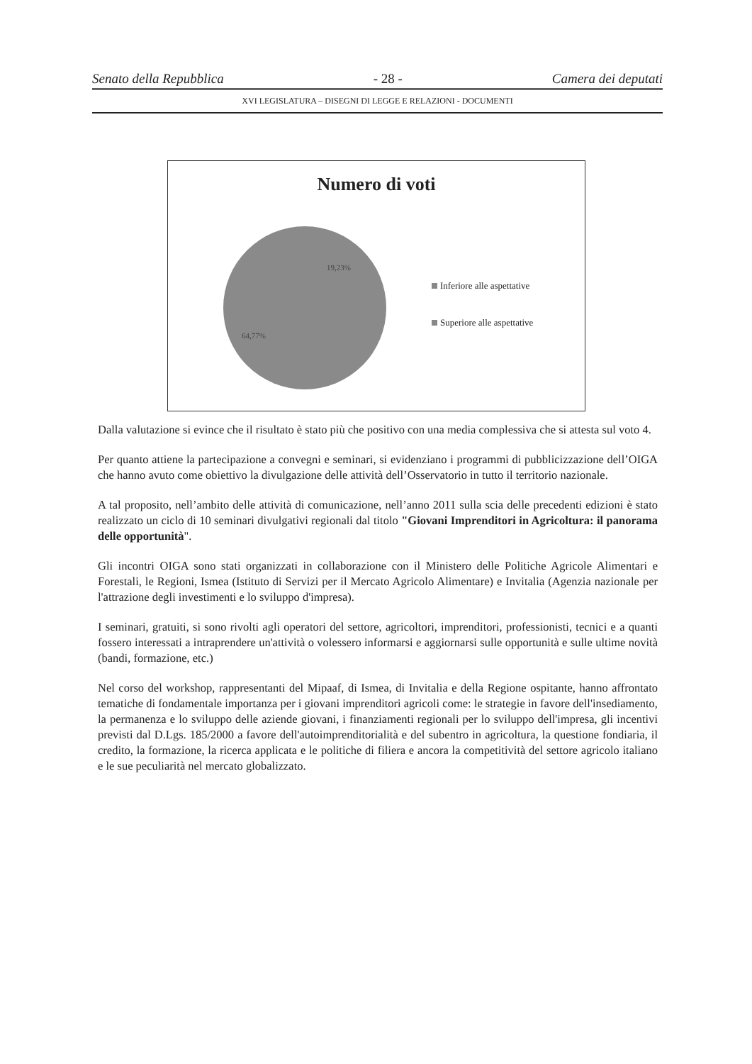Senato della Repubblica - 28 - Camera dei deputati
XVI LEGISLATURA – DISEGNI DI LEGGE E RELAZIONI - DOCUMENTI
Numero di voti
19,23%
64,77%
Inferiore alle aspettative
Superiore alle aspettative
Dalla valutazione si evince che il risultato è stato più che positivo con una media complessiva che si attesta sul voto 4.
Per quanto attiene la partecipazione a convegni e seminari, si evidenziano i programmi di pubblicizzazione dell’OIGA che hanno avuto come obiettivo la divulgazione delle attività dell’Osservatorio in tutto il territorio nazionale.
A tal proposito, nell’ambito delle attività di comunicazione, nell’anno 2011 sulla scia delle precedenti edizioni è stato realizzato un ciclo di 10 seminari divulgativi regionali dal titolo "Giovani Imprenditori in Agricoltura: il panorama delle opportunità".
Gli incontri OIGA sono stati organizzati in collaborazione con il Ministero delle Politiche Agricole Alimentari e Forestali, le Regioni, Ismea (Istituto di Servizi per il Mercato Agricolo Alimentare) e Invitalia (Agenzia nazionale per l'attrazione degli investimenti e lo sviluppo d'impresa).
I seminari, gratuiti, si sono rivolti agli operatori del settore, agricoltori, imprenditori, professionisti, tecnici e a quanti fossero interessati a intraprendere un'attività o volessero informarsi e aggiornarsi sulle opportunità e sulle ultime novità (bandi, formazione, etc.)
Nel corso del workshop, rappresentanti del Mipaaf, di Ismea, di Invitalia e della Regione ospitante, hanno affrontato tematiche di fondamentale importanza per i giovani imprenditori agricoli come: le strategie in favore dell'insediamento, la permanenza e lo sviluppo delle aziende giovani, i finanziamenti regionali per lo sviluppo dell'impresa, gli incentivi previsti dal D.Lgs. 185/2000 a favore dell'autoimprenditorialità e del subentro in agricoltura, la questione fondiaria, il credito, la formazione, la ricerca applicata e le politiche di filiera e ancora la competitività del settore agricolo italiano e le sue peculiarità nel mercato globalizzato.